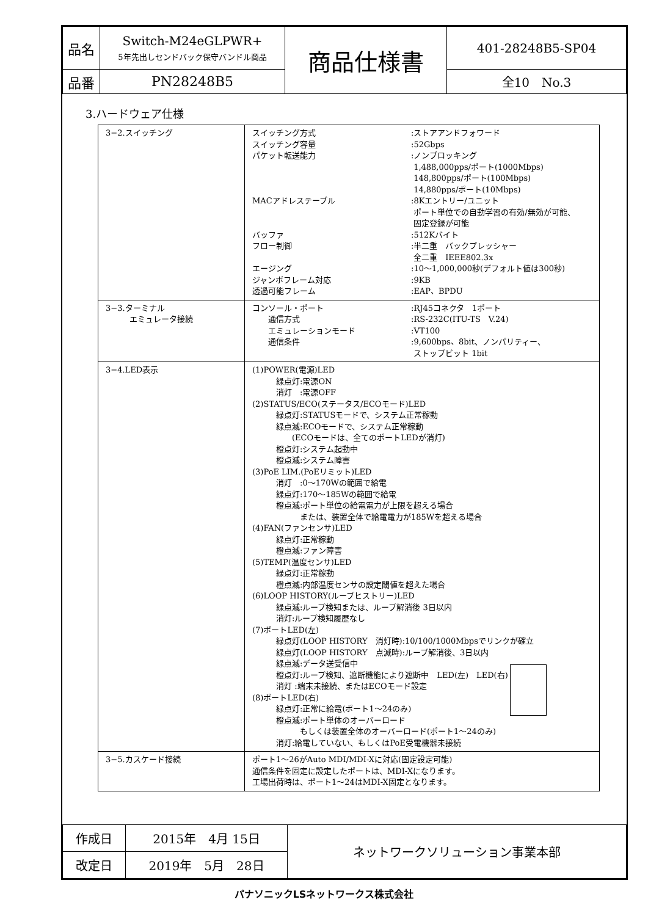| 品名 | Switch-M24eGLPWR+ 5年先出しセンドバック保守バンドル商品 | 商品仕様書 | 401-28248B5-SP04 |
| 品番 | PN28248B5 | | 全10 No.3 |
3.ハードウェア仕様
| 3−2.スイッチング | スイッチング方式 :ストアアンドフォワード スイッチング容量 :52Gbps パケット転送能力 :ノンブロッキング 1,488,000pps/ポート(1000Mbps) 148,800pps/ポート(100Mbps) 14,880pps/ポート(10Mbps) MACアドレステーブル :8Kエントリー/ユニット ポート単位での自動学習の有効/無効が可能、 固定登録が可能 バッファ :512Kバイト フロー制御 :半二重 バックプレッシャー 全二重 IEEE802.3x エージング :10〜1,000,000秒(デフォルト値は300秒) ジャンボフレーム対応 :9KB 透過可能フレーム :EAP、BPDU |
| 3−3.ターミナル エミュレータ接続 | コンソール・ポート :RJ45コネクタ 1ポート 通信方式 :RS-232C(ITU-TS V.24) エミュレーションモード :VT100 通信条件 :9,600bps、8bit、ノンパリティー、 ストップビット 1bit |
| 3−4.LED表示 | (1)POWER(電源)LED 緑点灯:電源ON 消灯 :電源OFF (2)STATUS/ECO(ステータス/ECOモード)LED 緑点灯:STATUSモードで、システム正常稼動 緑点滅:ECOモードで、システム正常稼動 (ECOモードは、全てのポートLEDが消灯) 橙点灯:システム起動中 橙点滅:システム障害 (3)PoE LIM.(PoEリミット)LED 消灯 :0〜170Wの範囲で給電 緑点灯:170〜185Wの範囲で給電 橙点滅:ポート単位の給電電力が上限を超える場合 または、装置全体で給電電力が185Wを超える場合 (4)FAN(ファンセンサ)LED 緑点灯:正常稼動 橙点滅:ファン障害 (5)TEMP(温度センサ)LED 緑点灯:正常稼動 橙点滅:内部温度センサの設定閾値を超えた場合 (6)LOOP HISTORY(ループヒストリー)LED 緑点滅:ループ検知または、ループ解消後 3日以内 消灯:ループ検知履歴なし (7)ポートLED(左) 緑点灯(LOOP HISTORY 消灯時):10/100/1000Mbpsでリンクが確立 緑点灯(LOOP HISTORY 点滅時):ループ解消後、3日以内 緑点滅:データ送受信中 橙点灯:ループ検知、遮断機能により遮断中 LED(左) LED(右) 消灯 :端末未接続、またはECOモード設定 (8)ポートLED(右) 緑点灯:正常に給電(ポート1〜24のみ) 橙点滅:ポート単体のオーバーロード もしくは装置全体のオーバーロード(ポート1〜24のみ) 消灯:給電していない、もしくはPoE受電機器未接続 |
| 3−5.カスケード接続 | ポート1〜26がAuto MDI/MDI-Xに対応(固定設定可能) 通信条件を固定に設定したポートは、MDI-Xになります。 工場出荷時は、ポート1〜24はMDI-X固定となります。 |
| 作成日 | 2015年 4月 15日 | ネットワークソリューション事業本部 |
| 改定日 | 2019年 5月 28日 | |
パナソニックLSネットワークス株式会社